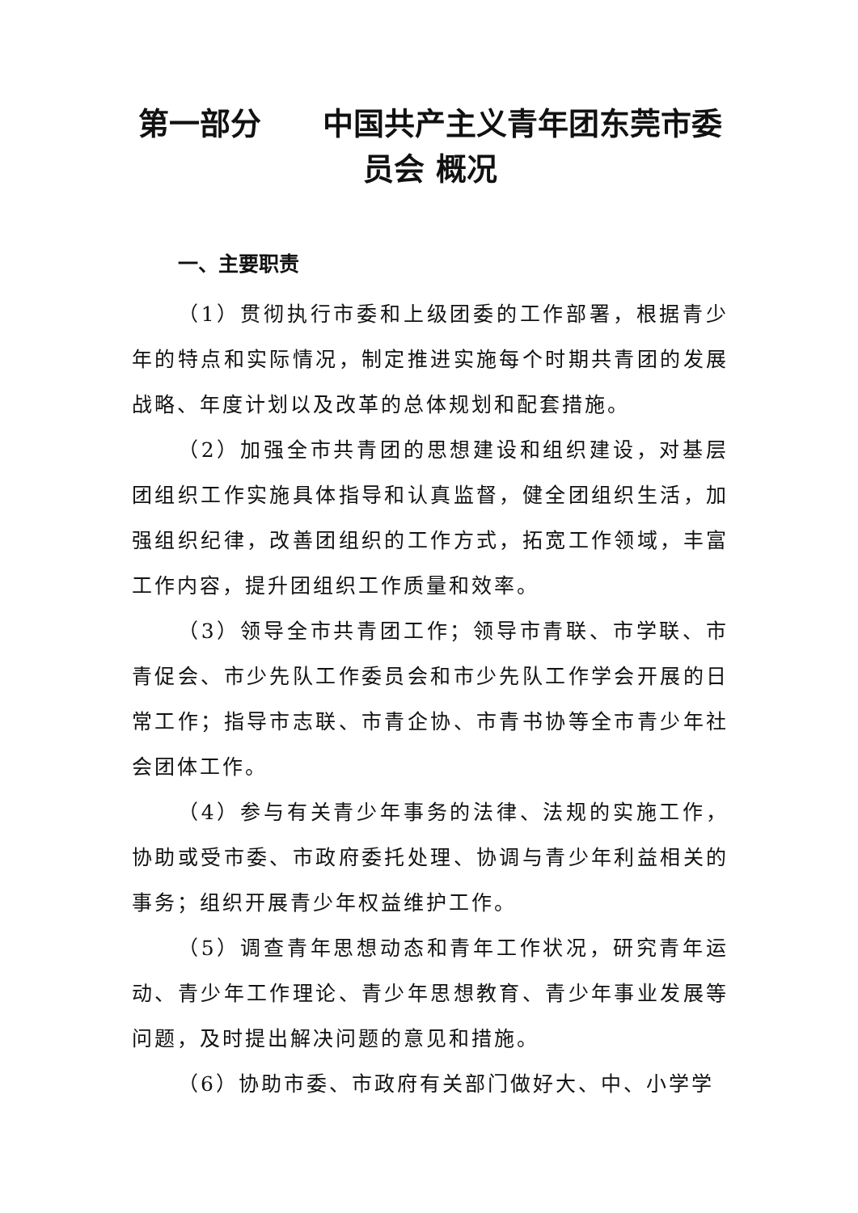第一部分　　中国共产主义青年团东莞市委
员会 概况
一、主要职责
（1）贯彻执行市委和上级团委的工作部署，根据青少年的特点和实际情况，制定推进实施每个时期共青团的发展战略、年度计划以及改革的总体规划和配套措施。
（2）加强全市共青团的思想建设和组织建设，对基层团组织工作实施具体指导和认真监督，健全团组织生活，加强组织纪律，改善团组织的工作方式，拓宽工作领域，丰富工作内容，提升团组织工作质量和效率。
（3）领导全市共青团工作；领导市青联、市学联、市青促会、市少先队工作委员会和市少先队工作学会开展的日常工作；指导市志联、市青企协、市青书协等全市青少年社会团体工作。
（4）参与有关青少年事务的法律、法规的实施工作，协助或受市委、市政府委托处理、协调与青少年利益相关的事务；组织开展青少年权益维护工作。
（5）调查青年思想动态和青年工作状况，研究青年运动、青少年工作理论、青少年思想教育、青少年事业发展等问题，及时提出解决问题的意见和措施。
（6）协助市委、市政府有关部门做好大、中、小学学